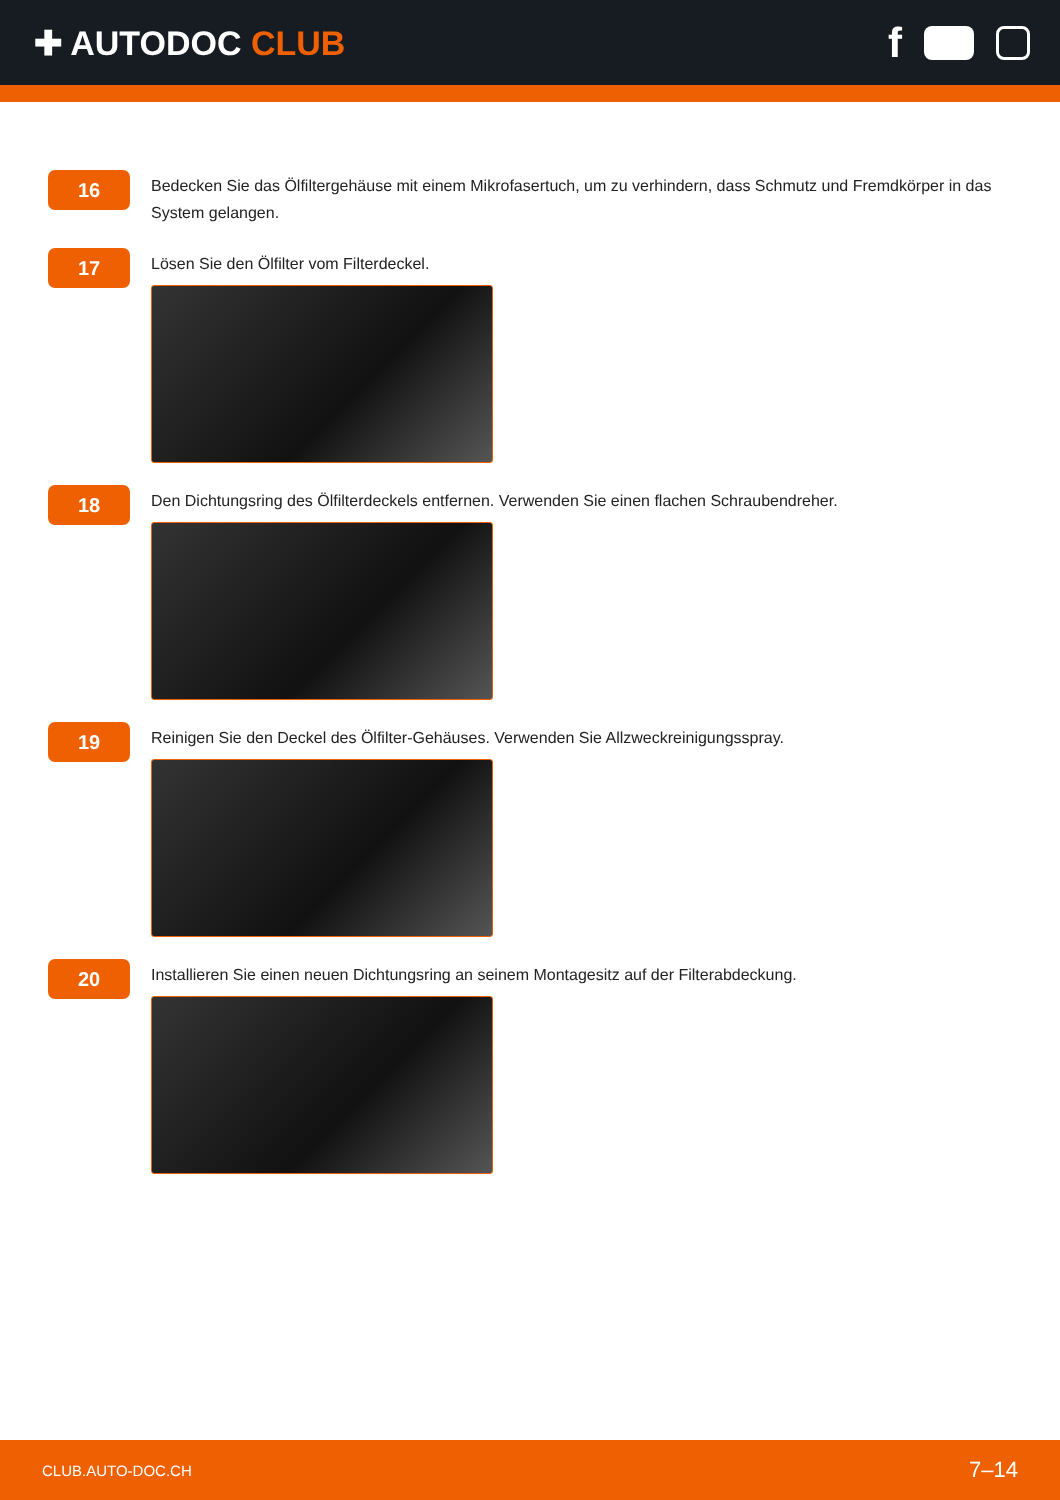✚ AUTODOC CLUB
f
16
Bedecken Sie das Ölfiltergehäuse mit einem Mikrofasertuch, um zu verhindern, dass Schmutz und Fremdkörper in das System gelangen.
17
Lösen Sie den Ölfilter vom Filterdeckel.
18
Den Dichtungsring des Ölfilterdeckels entfernen. Verwenden Sie einen flachen Schraubendreher.
19
Reinigen Sie den Deckel des Ölfilter-Gehäuses. Verwenden Sie Allzweckreinigungsspray.
20
Installieren Sie einen neuen Dichtungsring an seinem Montagesitz auf der Filterabdeckung.
CLUB.AUTO-DOC.CH 7–14